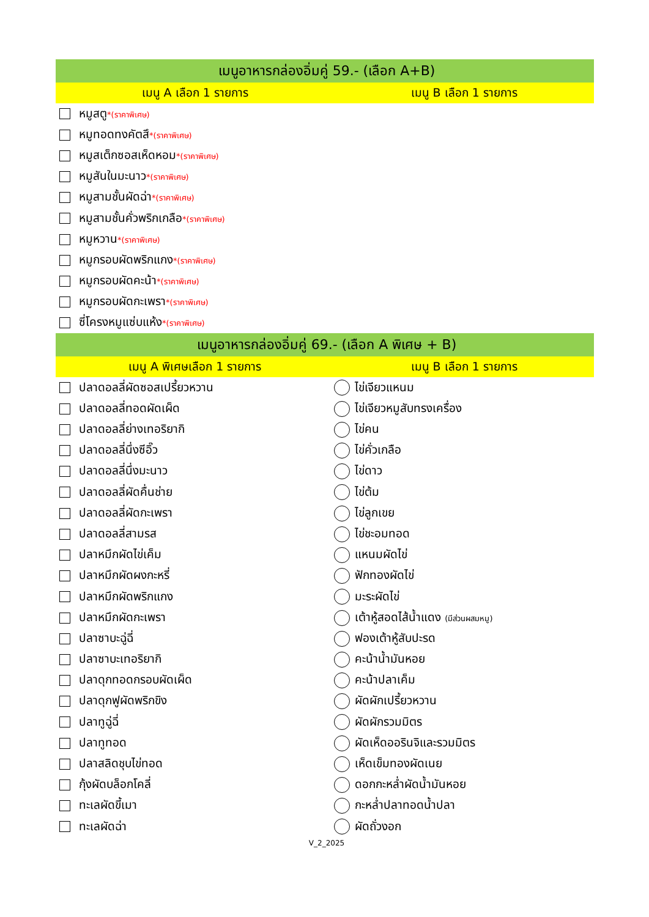| เมนูอาหารกล่องอิ่มคู่ 59.- (เลือก A+B) | |
| --- | --- |
| เมนู A เลือก 1 รายการ | เมนู B เลือก 1 รายการ |
| หมูสตู *(ราคาพิเศษ) | |
| หมูทอดทงคัตสึ *(ราคาพิเศษ) | |
| หมูสเต็กซอสเห็ดหอม *(ราคาพิเศษ) | |
| หมูสันในมะนาว *(ราคาพิเศษ) | |
| หมูสามชั้นผัดฉ่า *(ราคาพิเศษ) | |
| หมูสามชั้นคั่วพริกเกลือ *(ราคาพิเศษ) | |
| หมูหวาน *(ราคาพิเศษ) | |
| หมูกรอบผัดพริกแกง *(ราคาพิเศษ) | |
| หมูกรอบผัดคะน้า *(ราคาพิเศษ) | |
| หมูกรอบผัดกะเพรา *(ราคาพิเศษ) | |
| ซี่โครงหมูแซ่บแห้ง *(ราคาพิเศษ) | |
| เมนูอาหารกล่องอิ่มคู่ 69.- (เลือก A พิเศษ + B) | |
| เมนู A พิเศษเลือก 1 รายการ | เมนู B เลือก 1 รายการ |
| ปลาดอลลี่ผัดซอสเปรี้ยวหวาน | ไข่เจียวแหนม |
| ปลาดอลลี่ทอดผัดเผ็ด | ไข่เจียวหมูสับทรงเครื่อง |
| ปลาดอลลี่ย่างเทอริยากิ | ไข่คน |
| ปลาดอลลี่นึ่งซีอิ๊ว | ไข่คั่วเกลือ |
| ปลาดอลลี่นึ่งมะนาว | ไข่ดาว |
| ปลาดอลลี่ผัดคื่นช่าย | ไข่ต้ม |
| ปลาดอลลี่ผัดกะเพรา | ไข่ลูกเขย |
| ปลาดอลลี่สามรส | ไข่ชะอมทอด |
| ปลาหมึกผัดไข่เค็ม | แหนมผัดไข่ |
| ปลาหมึกผัดผงกะหรี่ | ฟักทองผัดไข่ |
| ปลาหมึกผัดพริกแกง | มะระผัดไข่ |
| ปลาหมึกผัดกะเพรา | เต้าหู้สอดไส้น้ำแดง (มีส่วนผสมหมู) |
| ปลาซาบะฉู่ฉี่ | ฟองเต้าหู้สับปะรด |
| ปลาซาบะเทอริยากิ | คะน้าน้ำมันหอย |
| ปลาดุกทอดกรอบผัดเผ็ด | คะน้าปลาเค็ม |
| ปลาดุกฟูผัดพริกขิง | ผัดผักเปรี้ยวหวาน |
| ปลาทูฉู่ฉี่ | ผัดผักรวมมิตร |
| ปลาทูทอด | ผัดเห็ดออรินจิและรวมมิตร |
| ปลาสลิดชุบไข่ทอด | เห็ดเข็มทองผัดเนย |
| กุ้งผัดบล็อกโคลี่ | ดอกกะหล่ำผัดน้ำมันหอย |
| ทะเลผัดขี้เมา | กะหล่ำปลาทอดน้ำปลา |
| ทะเลผัดฉ่า | ผัดถั่วงอก |
| V_2_2025 | |